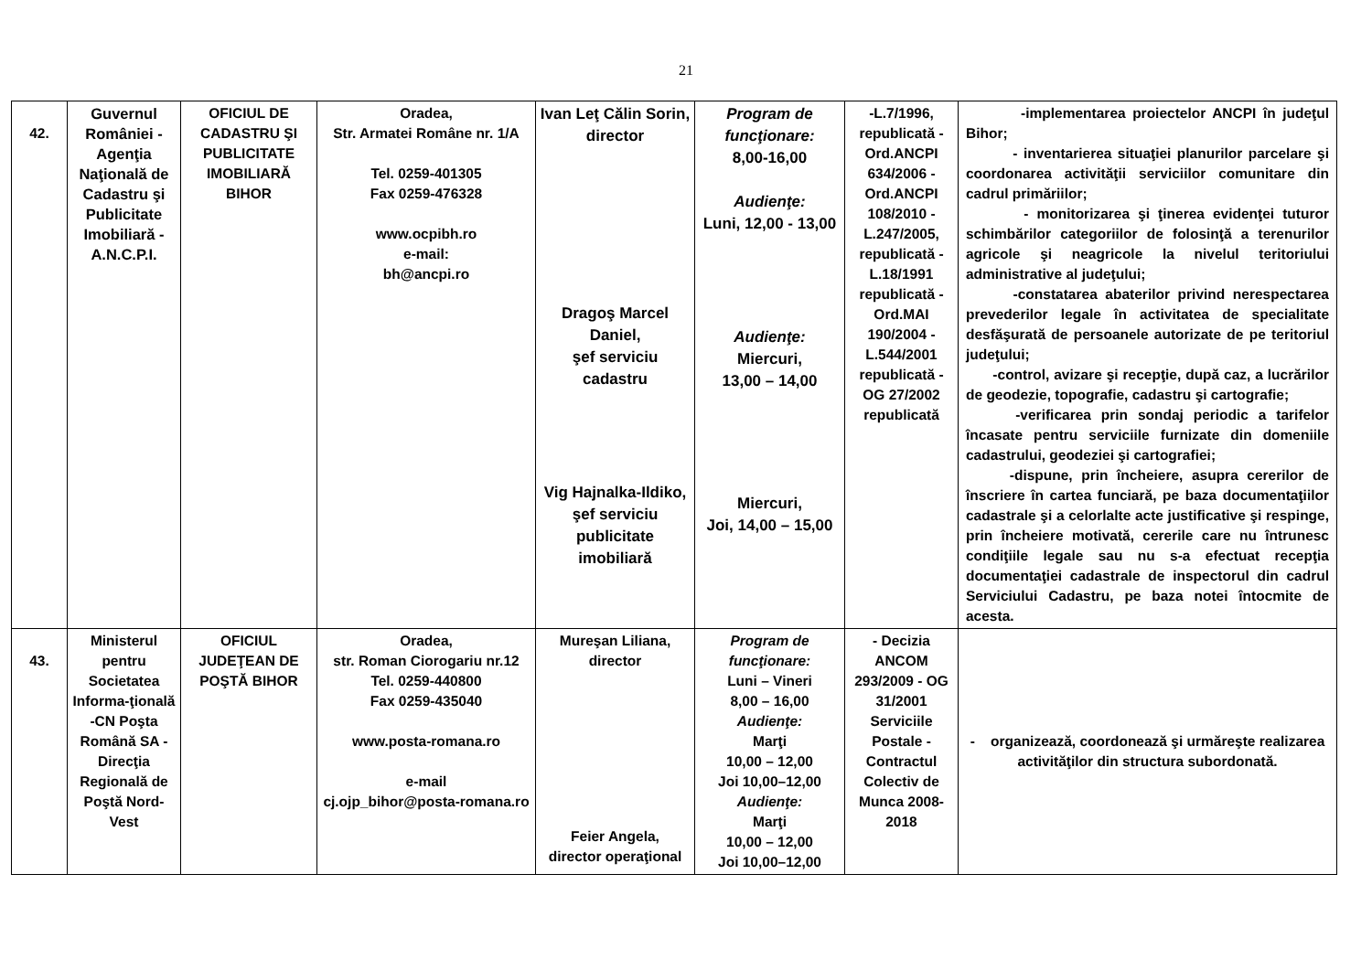21
| 42. | Guvernul României - Agenţia Naţională de Cadastru şi Publicitate Imobiliară - A.N.C.P.I. | OFICIUL DE CADASTRU ŞI PUBLICITATE IMOBILIARĂ BIHOR | Oradea, Str. Armatei Române nr. 1/A Tel. 0259-401305 Fax 0259-476328 www.ocpibh.ro e-mail: bh@ancpi.ro | Ivan Leţ Călin Sorin, director Dragoş Marcel Daniel, şef serviciu cadastru Vig Hajnalka-Ildiko, şef serviciu publicitate imobiliară | Program de funcţionare: 8,00-16,00 Audienţe: Luni, 12,00 - 13,00 Audienţe: Miercuri, 13,00 – 14,00 Miercuri, Joi, 14,00 – 15,00 | -L.7/1996, republicată -Ord.ANCPI 634/2006 -Ord.ANCPI 108/2010 -L.247/2005, republicată -L.18/1991 republicată -Ord.MAI 190/2004 -L.544/2001 republicată -OG 27/2002 republicată | -implementarea proiectelor ANCPI în judeţul Bihor; - inventarierea situaţiei planurilor parcelare şi coordonarea activităţii serviciilor comunitare din cadrul primăriilor; - monitorizarea şi ţinerea evidenţei tuturor schimbărilor categoriilor de folosinţă a terenurilor agricole şi neagricole la nivelul teritoriului administrative al judeţului; -constatarea abaterilor privind nerespectarea prevederilor legale în activitatea de specialitate desfăşurată de persoanele autorizate de pe teritoriul judeţului; -control, avizare şi recepţie, după caz, a lucrărilor de geodezie, topografie, cadastru şi cartografie; -verificarea prin sondaj periodic a tarifelor încasate pentru serviciile furnizate din domeniile cadastrului, geodeziei şi cartografiei; -dispune, prin încheiere, asupra cererilor de înscriere în cartea funciară, pe baza documentaţiilor cadastrale şi a celorlalte acte justificative şi respinge, prin încheiere motivată, cererile care nu întrunesc condiţiile legale sau nu s-a efectuat recepţia documentaţiei cadastrale de inspectorul din cadrul Serviciului Cadastru, pe baza notei întocmite de acesta. |
| 43. | Ministerul pentru Societatea Informa-ţională -CN Poşta Română SA - Direcţia Regională de Poştă Nord-Vest | OFICIUL JUDEŢEAN DE POŞTĂ BIHOR | Oradea, str. Roman Ciorogariu nr.12 Tel. 0259-440800 Fax 0259-435040 www.posta-romana.ro e-mail cj.ojp_bihor@posta-romana.ro | Mureşan Liliana, director Feier Angela, director operaţional | Program de funcţionare: Luni – Vineri 8,00 – 16,00 Audienţe: Marţi 10,00 – 12,00 Joi 10,00–12,00 Audienţe: Marţi 10,00 – 12,00 Joi 10,00–12,00 | - Decizia ANCOM 293/2009 - OG 31/2001 Serviciile Postale - Contractul Colectiv de Munca 2008-2018 | - organizează, coordonează şi urmăreşte realizarea activităţilor din structura subordonată. |